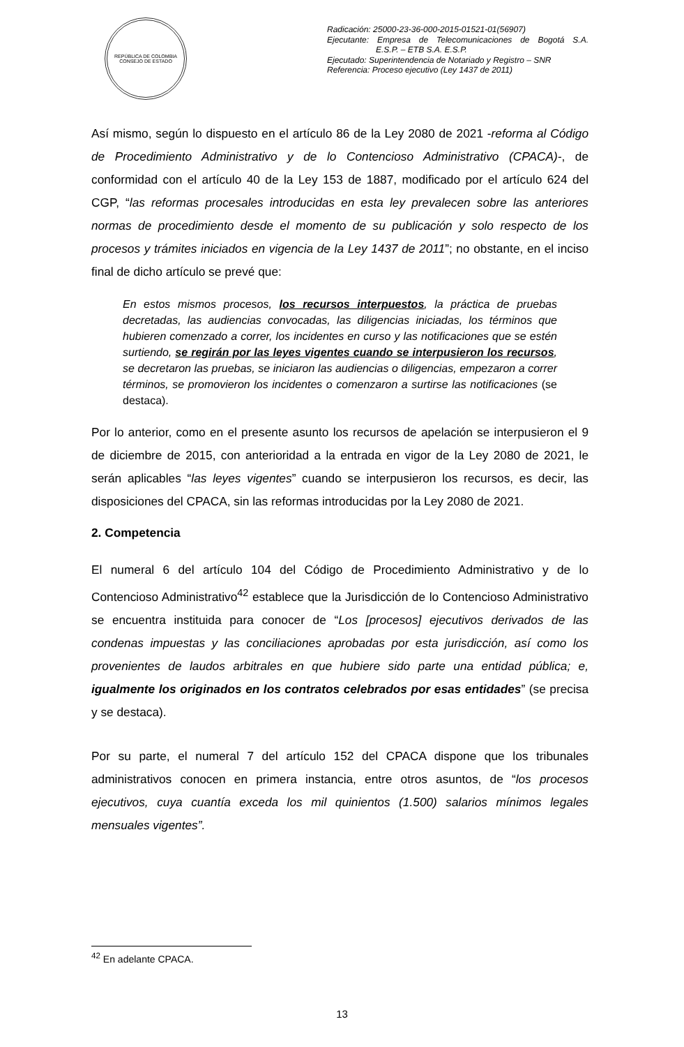REPÚBLICA DE COLOMBIA
CONSEJO DE ESTADO
Radicación: 25000-23-36-000-2015-01521-01(56907)
Ejecutante: Empresa de Telecomunicaciones de Bogotá S.A. E.S.P. – ETB S.A. E.S.P.
Ejecutado: Superintendencia de Notariado y Registro – SNR
Referencia: Proceso ejecutivo (Ley 1437 de 2011)
Así mismo, según lo dispuesto en el artículo 86 de la Ley 2080 de 2021 -reforma al Código de Procedimiento Administrativo y de lo Contencioso Administrativo (CPACA)-, de conformidad con el artículo 40 de la Ley 153 de 1887, modificado por el artículo 624 del CGP, “las reformas procesales introducidas en esta ley prevalecen sobre las anteriores normas de procedimiento desde el momento de su publicación y solo respecto de los procesos y trámites iniciados en vigencia de la Ley 1437 de 2011”; no obstante, en el inciso final de dicho artículo se prevé que:
En estos mismos procesos, los recursos interpuestos, la práctica de pruebas decretadas, las audiencias convocadas, las diligencias iniciadas, los términos que hubieren comenzado a correr, los incidentes en curso y las notificaciones que se estén surtiendo, se regirán por las leyes vigentes cuando se interpusieron los recursos, se decretaron las pruebas, se iniciaron las audiencias o diligencias, empezaron a correr términos, se promovieron los incidentes o comenzaron a surtirse las notificaciones (se destaca).
Por lo anterior, como en el presente asunto los recursos de apelación se interpusieron el 9 de diciembre de 2015, con anterioridad a la entrada en vigor de la Ley 2080 de 2021, le serán aplicables “las leyes vigentes” cuando se interpusieron los recursos, es decir, las disposiciones del CPACA, sin las reformas introducidas por la Ley 2080 de 2021.
2. Competencia
El numeral 6 del artículo 104 del Código de Procedimiento Administrativo y de lo Contencioso Administrativo<sup>42</sup> establece que la Jurisdicción de lo Contencioso Administrativo se encuentra instituida para conocer de “Los [procesos] ejecutivos derivados de las condenas impuestas y las conciliaciones aprobadas por esta jurisdicción, así como los provenientes de laudos arbitrales en que hubiere sido parte una entidad pública; e, igualmente los originados en los contratos celebrados por esas entidades” (se precisa y se destaca).
Por su parte, el numeral 7 del artículo 152 del CPACA dispone que los tribunales administrativos conocen en primera instancia, entre otros asuntos, de “los procesos ejecutivos, cuya cuantía exceda los mil quinientos (1.500) salarios mínimos legales mensuales vigentes”.
<sup>42</sup> En adelante CPACA.
13